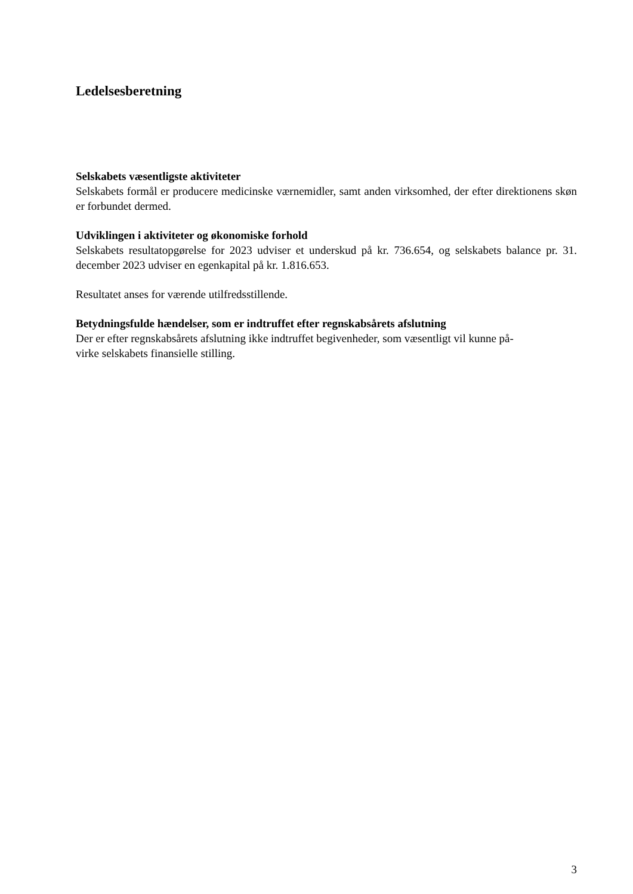Ledelsesberetning
Selskabets væsentligste aktiviteter
Selskabets formål er producere medicinske værnemidler, samt anden virksomhed, der efter direktionens skøn er forbundet dermed.
Udviklingen i aktiviteter og økonomiske forhold
Selskabets resultatopgørelse for 2023 udviser et underskud på kr. 736.654, og selskabets balance pr. 31. december 2023 udviser en egenkapital på kr. 1.816.653.
Resultatet anses for værende utilfredsstillende.
Betydningsfulde hændelser, som er indtruffet efter regnskabsårets afslutning
Der er efter regnskabsårets afslutning ikke indtruffet begivenheder, som væsentligt vil kunne på-
virke selskabets finansielle stilling.
3